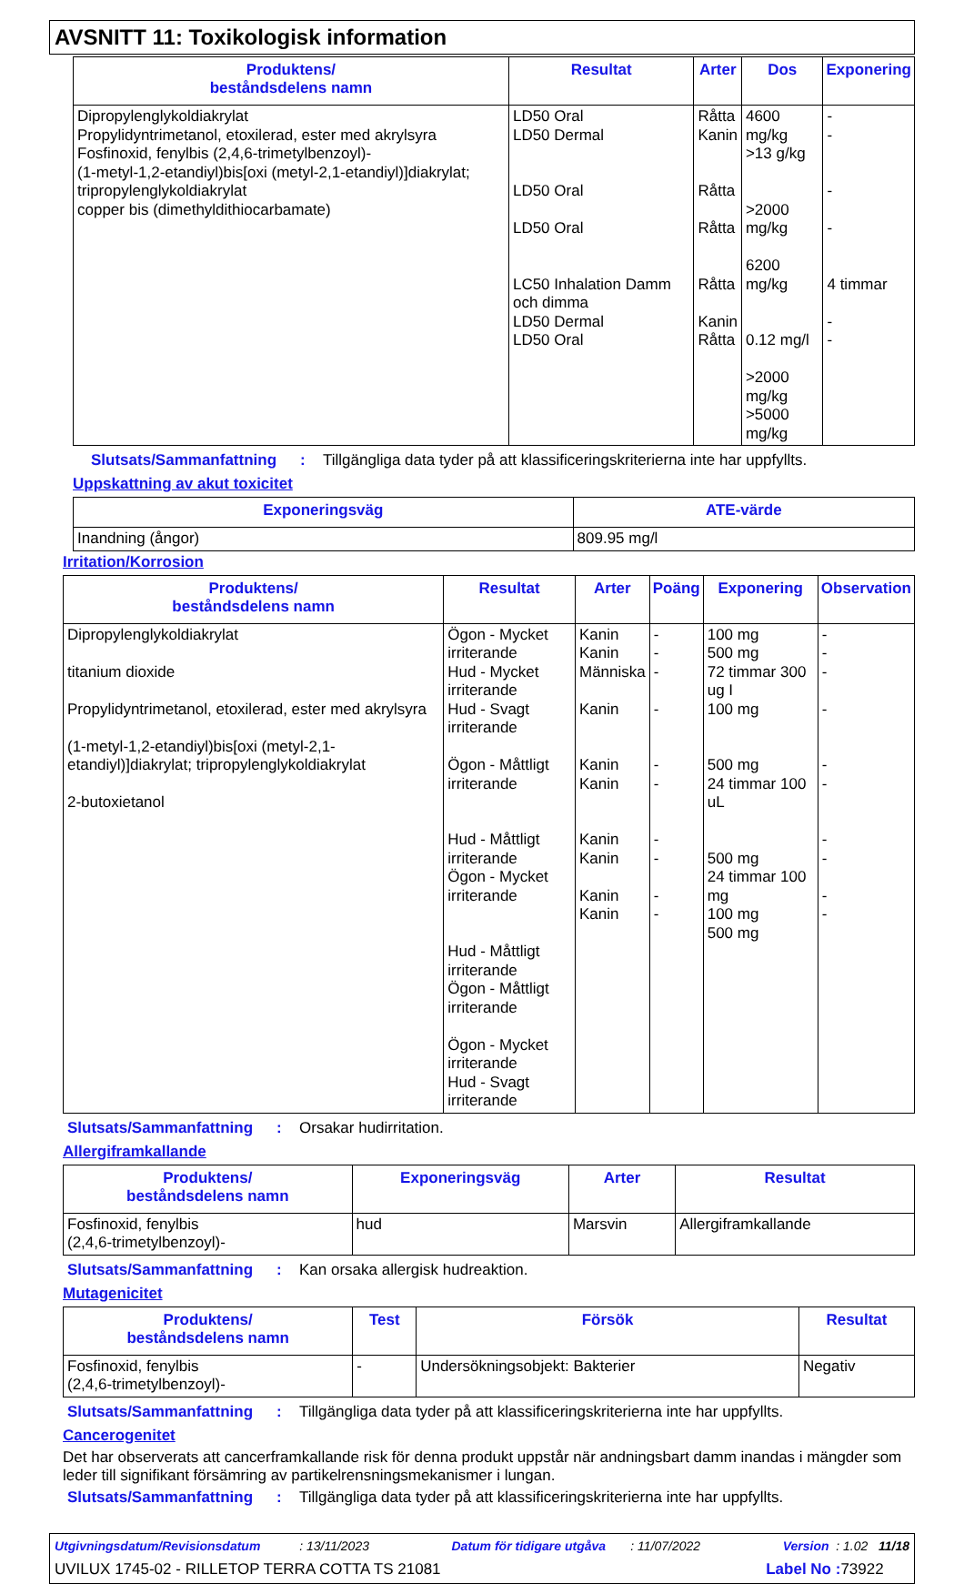AVSNITT 11: Toxikologisk information
| Produktens/ beståndsdelens namn | Resultat | Arter | Dos | Exponering |
| --- | --- | --- | --- | --- |
| Dipropylenglykoldiakrylat Propylidyntrimetanol, etoxilerad, ester med akrylsyra Fosfinoxid, fenylbis (2,4,6-trimetylbenzoyl)- (1-metyl-1,2-etandiyl)bis[oxi (metyl-2,1-etandiyl)]diakrylat; tripropylenglykoldiakrylat copper bis (dimethyldithiocarbamate) | LD50 Oral LD50 Dermal LD50 Oral LD50 Oral LC50 Inhalation Damm och dimma LD50 Dermal LD50 Oral | Råtta Kanin Råtta Råtta Råtta Kanin Råtta | 4600 mg/kg >13 g/kg >2000 mg/kg 6200 mg/kg 0.12 mg/l >2000 mg/kg >5000 mg/kg | - - - - 4 timmar - - |
Slutsats/Sammanfattning: Tillgängliga data tyder på att klassificeringskriterierna inte har uppfyllts.
Uppskattning av akut toxicitet
| Exponeringsväg | ATE-värde |
| --- | --- |
| Inandning (ångor) | 809.95 mg/l |
Irritation/Korrosion
| Produktens/ beståndsdelens namn | Resultat | Arter | Poäng | Exponering | Observation |
| --- | --- | --- | --- | --- | --- |
| Dipropylenglykoldiakrylat titanium dioxide Propylidyntrimetanol, etoxilerad, ester med akrylsyra (1-metyl-1,2-etandiyl)bis[oxi (metyl-2,1-etandiyl)]diakrylat; tripropylenglykoldiakrylat 2-butoxietanol | Ögon - Mycket irriterande Hud - Mycket irriterande Hud - Svagt irriterande Ögon - Måttligt irriterande Hud - Måttligt irriterande Ögon - Mycket irriterande Hud - Måttligt irriterande Ögon - Måttligt irriterande Ögon - Mycket irriterande Hud - Svagt irriterande | Kanin Kanin Människa Kanin Kanin Kanin Kanin Kanin Kanin Kanin | - - - - - - - - - - | 100 mg 500 mg 72 timmar 300 ug I 100 mg 500 mg 24 timmar 100 uL 500 mg 24 timmar 100 mg 100 mg 500 mg | - - - - - - - - - - |
Slutsats/Sammanfattning: Orsakar hudirritation.
Allergiframkallande
| Produktens/ beståndsdelens namn | Exponeringsväg | Arter | Resultat |
| --- | --- | --- | --- |
| Fosfinoxid, fenylbis (2,4,6-trimetylbenzoyl)- | hud | Marsvin | Allergiframkallande |
Slutsats/Sammanfattning: Kan orsaka allergisk hudreaktion.
Mutagenicitet
| Produktens/ beståndsdelens namn | Test | Försök | Resultat |
| --- | --- | --- | --- |
| Fosfinoxid, fenylbis (2,4,6-trimetylbenzoyl)- | - | Undersökningsobjekt: Bakterier | Negativ |
Slutsats/Sammanfattning: Tillgängliga data tyder på att klassificeringskriterierna inte har uppfyllts.
Cancerogenitet
Det har observerats att cancerframkallande risk för denna produkt uppstår när andningsbart damm inandas i mängder som leder till signifikant försämring av partikelrensningsmekanismer i lungan.
Slutsats/Sammanfattning: Tillgängliga data tyder på att klassificeringskriterierna inte har uppfyllts.
Utgivningsdatum/Revisionsdatum : 13/11/2023 Datum för tidigare utgåva : 11/07/2022 Version : 1.02 11/18
UVILUX 1745-02 - RILLETOP TERRA COTTA TS 21081 Label No : 73922